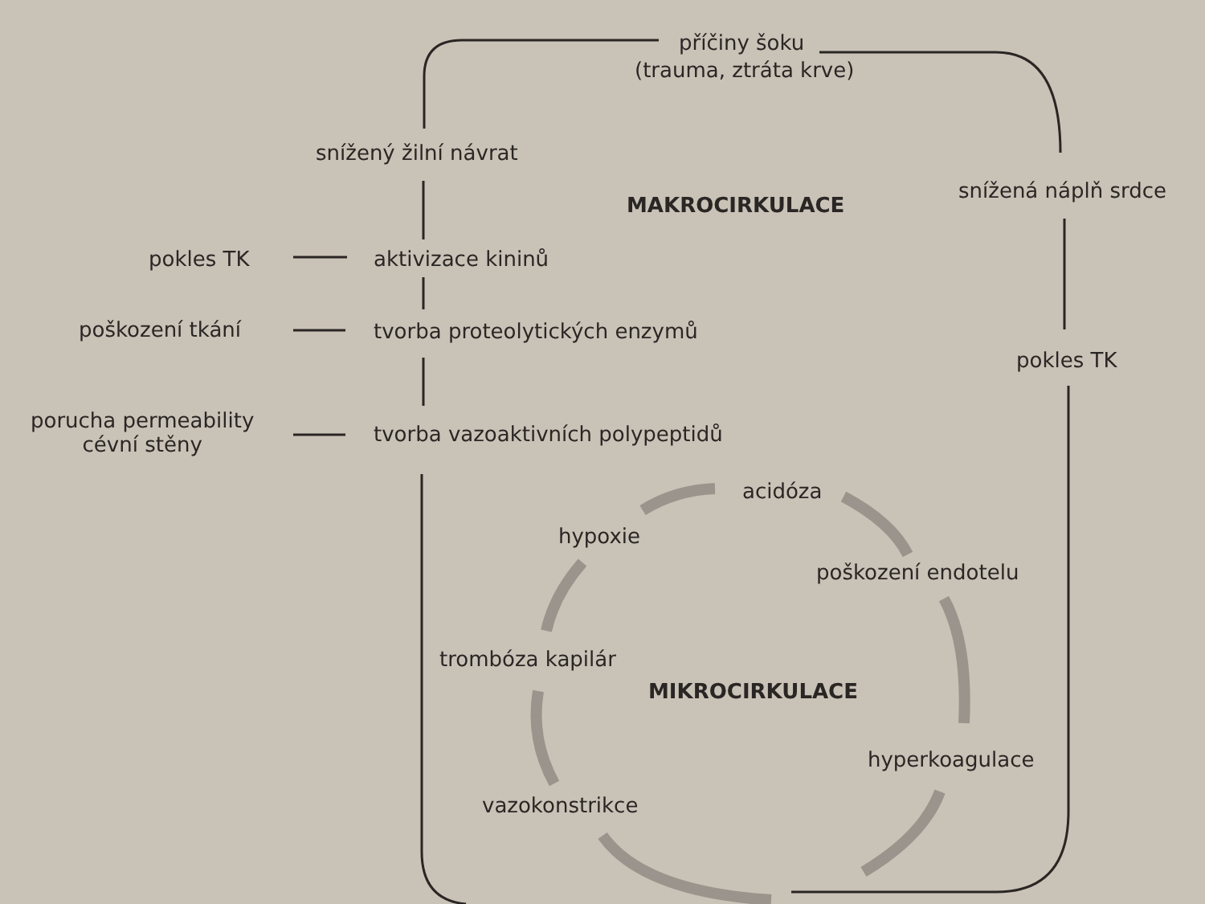příčiny šoku
(trauma, ztráta krve)
snížený žilní návrat
MAKROCIRKULACE
snížená náplň srdce
pokles TK aktivizace kininů
poškození tkání tvorba proteolytických enzymů
pokles TK
porucha permeability
cévní stěny
tvorba vazoaktivních polypeptidů
acidóza
hypoxie
poškození endotelu
trombóza kapilár
MIKROCIRKULACE
hyperkoagulace
vazokonstrikce